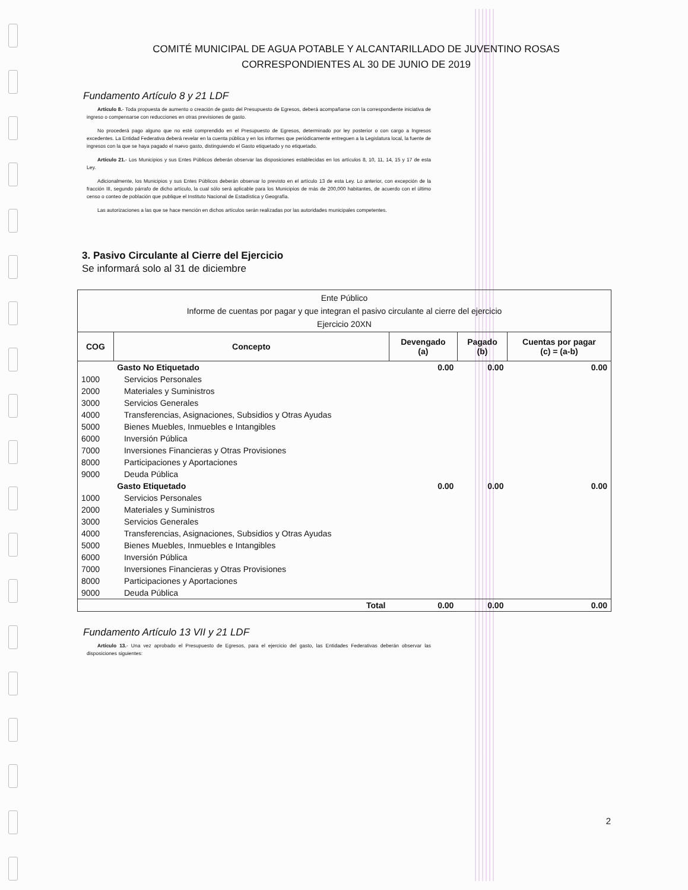COMITÉ MUNICIPAL DE AGUA POTABLE Y ALCANTARILLADO DE JUVENTINO ROSAS
CORRESPONDIENTES AL 30 DE JUNIO DE 2019
Fundamento Artículo 8 y 21 LDF
Artículo 8.- Toda propuesta de aumento o creación de gasto del Presupuesto de Egresos, deberá acompañarse con la correspondiente iniciativa de ingreso o compensarse con reducciones en otras previsiones de gasto.
No procederá pago alguno que no esté comprendido en el Presupuesto de Egresos, determinado por ley posterior o con cargo a Ingresos excedentes. La Entidad Federativa deberá revelar en la cuenta pública y en los informes que periódicamente entreguen a la Legislatura local, la fuente de ingresos con la que se haya pagado el nuevo gasto, distinguiendo el Gasto etiquetado y no etiquetado.
Artículo 21.- Los Municipios y sus Entes Públicos deberán observar las disposiciones establecidas en los artículos 8, 10, 11, 14, 15 y 17 de esta Ley.
Adicionalmente, los Municipios y sus Entes Públicos deberán observar lo previsto en el artículo 13 de esta Ley. Lo anterior, con excepción de la fracción III, segundo párrafo de dicho artículo, la cual sólo será aplicable para los Municipios de más de 200,000 habitantes, de acuerdo con el último censo o conteo de población que publique el Instituto Nacional de Estadística y Geografía.
Las autorizaciones a las que se hace mención en dichos artículos serán realizadas por las autoridades municipales competentes.
3. Pasivo Circulante al Cierre del Ejercicio
Se informará solo al 31 de diciembre
| Ente Público Informe de cuentas por pagar y que integran el pasivo circulante al cierre del ejercicio Ejercicio 20XN | | | | |
| COG | Concepto | Devengado (a) | Pagado (b) | Cuentas por pagar (c) = (a-b) |
| | Gasto No Etiquetado | 0.00 | 0.00 | 0.00 |
| 1000 | Servicios Personales | | | |
| 2000 | Materiales y Suministros | | | |
| 3000 | Servicios Generales | | | |
| 4000 | Transferencias, Asignaciones, Subsidios y Otras Ayudas | | | |
| 5000 | Bienes Muebles, Inmuebles e Intangibles | | | |
| 6000 | Inversión Pública | | | |
| 7000 | Inversiones Financieras y Otras Provisiones | | | |
| 8000 | Participaciones y Aportaciones | | | |
| 9000 | Deuda Pública | | | |
| | Gasto Etiquetado | 0.00 | 0.00 | 0.00 |
| 1000 | Servicios Personales | | | |
| 2000 | Materiales y Suministros | | | |
| 3000 | Servicios Generales | | | |
| 4000 | Transferencias, Asignaciones, Subsidios y Otras Ayudas | | | |
| 5000 | Bienes Muebles, Inmuebles e Intangibles | | | |
| 6000 | Inversión Pública | | | |
| 7000 | Inversiones Financieras y Otras Provisiones | | | |
| 8000 | Participaciones y Aportaciones | | | |
| 9000 | Deuda Pública | | | |
| | Total | 0.00 | 0.00 | 0.00 |
Fundamento Artículo 13 VII y 21 LDF
Artículo 13.- Una vez aprobado el Presupuesto de Egresos, para el ejercicio del gasto, las Entidades Federativas deberán observar las disposiciones siguientes:
2